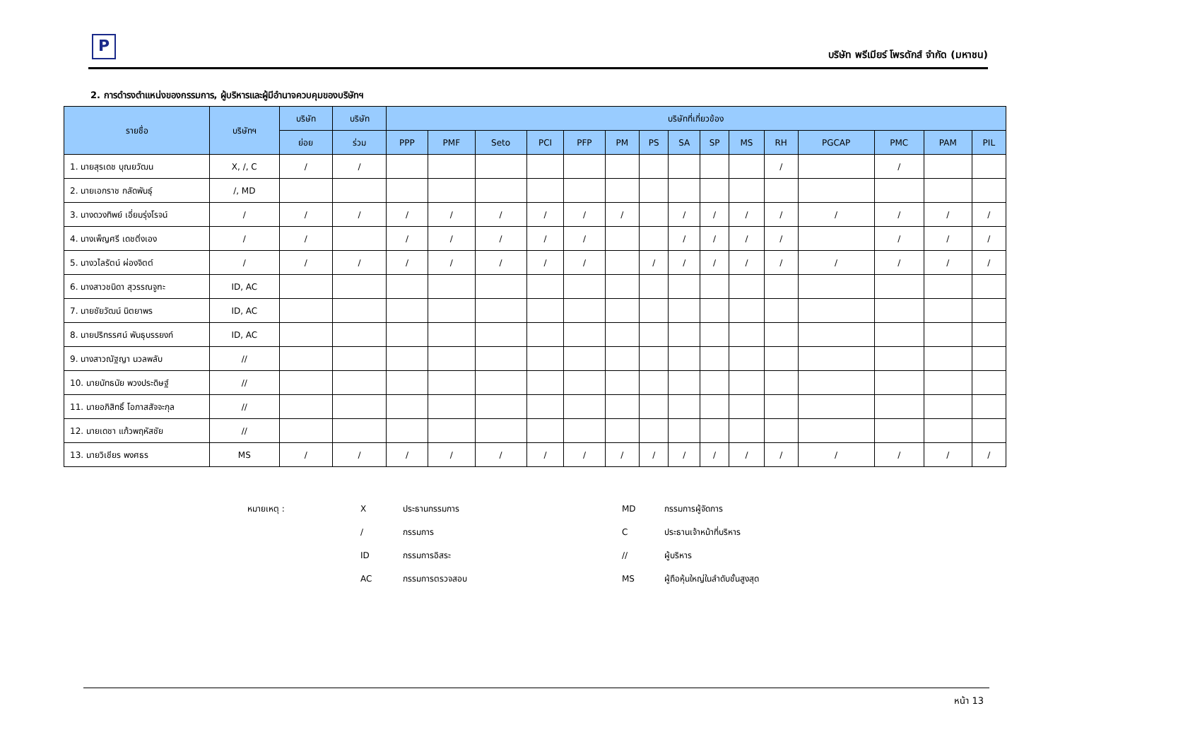P
บริษัท พรีเมียร์ โพรดักส์ จำกัด (มหาชน)
2. การดำรงตำแหน่งของกรรมการ, ผู้บริหารและผู้มีอำนาจควบคุมของบริษัทฯ
| รายชื่อ | บริษัทฯ | บริษัท | บริษัท | บริษัทที่เกี่ยวข้อง | | | | | | | | | | | | | | |
| --- | --- | --- | --- | --- | --- | --- | --- | --- | --- | --- | --- | --- | --- | --- | --- | --- | --- | --- |
| | | ย่อย | ร่วม | PPP | PMF | Seto | PCI | PFP | PM | PS | SA | SP | MS | RH | PGCAP | PMC | PAM | PIL |
| 1. นายสุรเดช บุณยวัฒน | X, /, C | / | / | | | | | | | | | | | / | | / | | |
| 2. นายเอกราช กลัดพันธุ์ | /, MD | | | | | | | | | | | | | | | | | |
| 3. นางดวงทิพย์ เอี่ยมรุ่งโรจน์ | / | / | / | / | / | / | / | / | / | | / | / | / | / | / | / | / | / |
| 4. นางเพ็ญศรี เดชติ่งเอง | / | / | | / | / | / | / | / | | | / | / | / | / | | / | / | / |
| 5. นางวไลรัตน์ ผ่องจิตต์ | / | / | / | / | / | / | / | / | | / | / | / | / | / | / | / | / | / |
| 6. นางสาวชนิดา สุวรรณจูฑะ | ID, AC | | | | | | | | | | | | | | | | | |
| 7. นายชัยวัฒน์ นิตยาพร | ID, AC | | | | | | | | | | | | | | | | | |
| 8. นายปริทรรศน์ พันธุบรรยงก์ | ID, AC | | | | | | | | | | | | | | | | | |
| 9. นางสาวณัฐญา นวลพลับ | // | | | | | | | | | | | | | | | | | |
| 10. นายนัทธนัย พวงประดิษฐ์ | // | | | | | | | | | | | | | | | | | |
| 11. นายอภิสิทธิ์ โอภาสสัจจะกุล | // | | | | | | | | | | | | | | | | | |
| 12. นายเดชา แก้วพฤหัสชัย | // | | | | | | | | | | | | | | | | | |
| 13. นายวิเชียร พงศธร | MS | / | / | / | / | / | / | / | / | / | / | / | / | / | / | / | / | / |
| หมายเหตุ : | X | ประธานกรรมการ | MD | กรรมการผู้จัดการ |
| | / | กรรมการ | C | ประธานเจ้าหน้าที่บริหาร |
| | ID | กรรมการอิสระ | // | ผู้บริหาร |
| | AC | กรรมการตรวจสอบ | MS | ผู้ถือหุ้นใหญ่ในลำดับชั้นสูงสุด |
หน้า 13